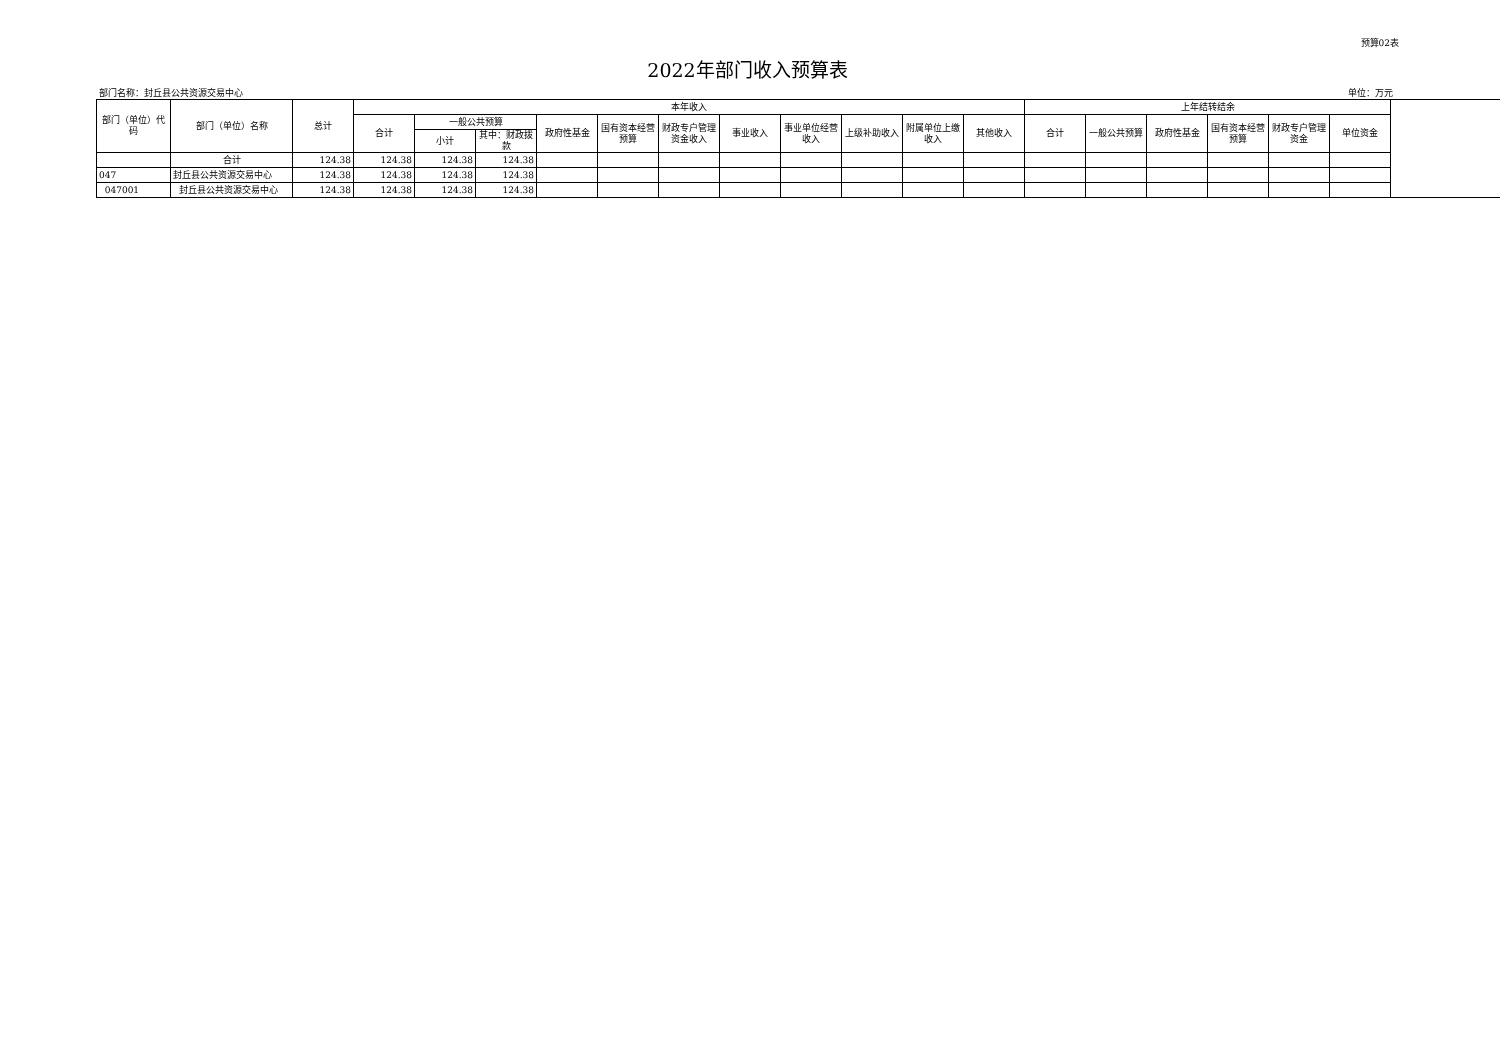预算02表
2022年部门收入预算表
部门名称：封丘县公共资源交易中心 单位：万元
| 部门（单位）代码 | 部门（单位）名称 | 总计 | 本年收入 | | | | | | | | | | | 上年结转结余 | | | | | |
| --- | --- | --- | --- | --- | --- | --- | --- | --- | --- | --- | --- | --- | --- | --- | --- | --- | --- | --- | --- |
| | | | 合计 | 一般公共预算 | | 政府性基金 | 国有资本经营预算 | 财政专户管理资金收入 | 事业收入 | 事业单位经营收入 | 上级补助收入 | 附属单位上缴收入 | 其他收入 | 合计 | 一般公共预算 | 政府性基金 | 国有资本经营预算 | 财政专户管理资金 | 单位资金 |
| | | | | 小计 | 其中：财政拨款 | | | | | | | | | | | | | | |
| | 合计 | 124.38 | 124.38 | 124.38 | 124.38 | | | | | | | | | | | | | | |
| 047 | 封丘县公共资源交易中心 | 124.38 | 124.38 | 124.38 | 124.38 | | | | | | | | | | | | | | |
| 047001 | 封丘县公共资源交易中心 | 124.38 | 124.38 | 124.38 | 124.38 | | | | | | | | | | | | | | |